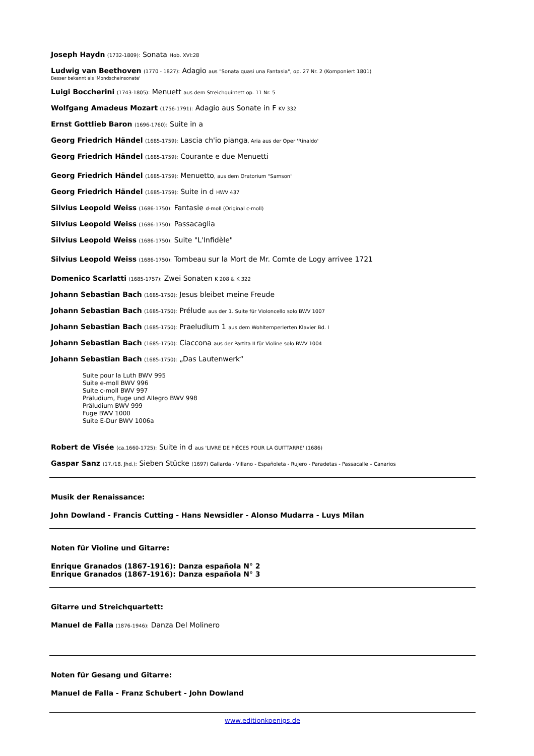Joseph Haydn (1732-1809): Sonata Hob. XVI:28
Ludwig van Beethoven (1770 - 1827): Adagio aus "Sonata quasi una Fantasia", op. 27 Nr. 2 (Komponiert 1801)
Besser bekannt als 'Mondscheinsonate'
Luigi Boccherini (1743-1805): Menuett aus dem Streichquintett op. 11 Nr. 5
Wolfgang Amadeus Mozart (1756-1791): Adagio aus Sonate in F KV 332
Ernst Gottlieb Baron (1696-1760): Suite in a
Georg Friedrich Händel (1685-1759): Lascia ch'io pianga, Aria aus der Oper 'Rinaldo'
Georg Friedrich Händel (1685-1759): Courante e due Menuetti
Georg Friedrich Händel (1685-1759): Menuetto, aus dem Oratorium "Samson"
Georg Friedrich Händel (1685-1759): Suite in d HWV 437
Silvius Leopold Weiss (1686-1750): Fantasie d-moll (Original c-moll)
Silvius Leopold Weiss (1686-1750): Passacaglia
Silvius Leopold Weiss (1686-1750): Suite "L'Infidèle"
Silvius Leopold Weiss (1686-1750): Tombeau sur la Mort de Mr. Comte de Logy arrivee 1721
Domenico Scarlatti (1685-1757): Zwei Sonaten K 208 & K 322
Johann Sebastian Bach (1685-1750): Jesus bleibet meine Freude
Johann Sebastian Bach (1685-1750): Prélude aus der 1. Suite für Violoncello solo BWV 1007
Johann Sebastian Bach (1685-1750): Praeludium 1 aus dem Wohltemperierten Klavier Bd. I
Johann Sebastian Bach (1685-1750): Ciaccona aus der Partita II für Violine solo BWV 1004
Johann Sebastian Bach (1685-1750): „Das Lautenwerk“
Suite pour la Luth BWV 995
Suite e-moll BWV 996
Suite c-moll BWV 997
Präludium, Fuge und Allegro BWV 998
Präludium BWV 999
Fuge BWV 1000
Suite E-Dur BWV 1006a
Robert de Visée (ca.1660-1725): Suite in d aus 'LIVRE DE PIÈCES POUR LA GUITTARRE' (1686)
Gaspar Sanz (17./18. Jhd.): Sieben Stücke (1697) Gallarda - Villano - Españoleta - Rujero - Paradetas - Passacalle – Canarios
Musik der Renaissance:
John Dowland - Francis Cutting - Hans Newsidler - Alonso Mudarra - Luys Milan
Noten für Violine und Gitarre:
Enrique Granados (1867-1916): Danza española N° 2
Enrique Granados (1867-1916): Danza española N° 3
Gitarre und Streichquartett:
Manuel de Falla (1876-1946): Danza Del Molinero
Noten für Gesang und Gitarre:
Manuel de Falla - Franz Schubert - John Dowland
www.editionkoenigs.de